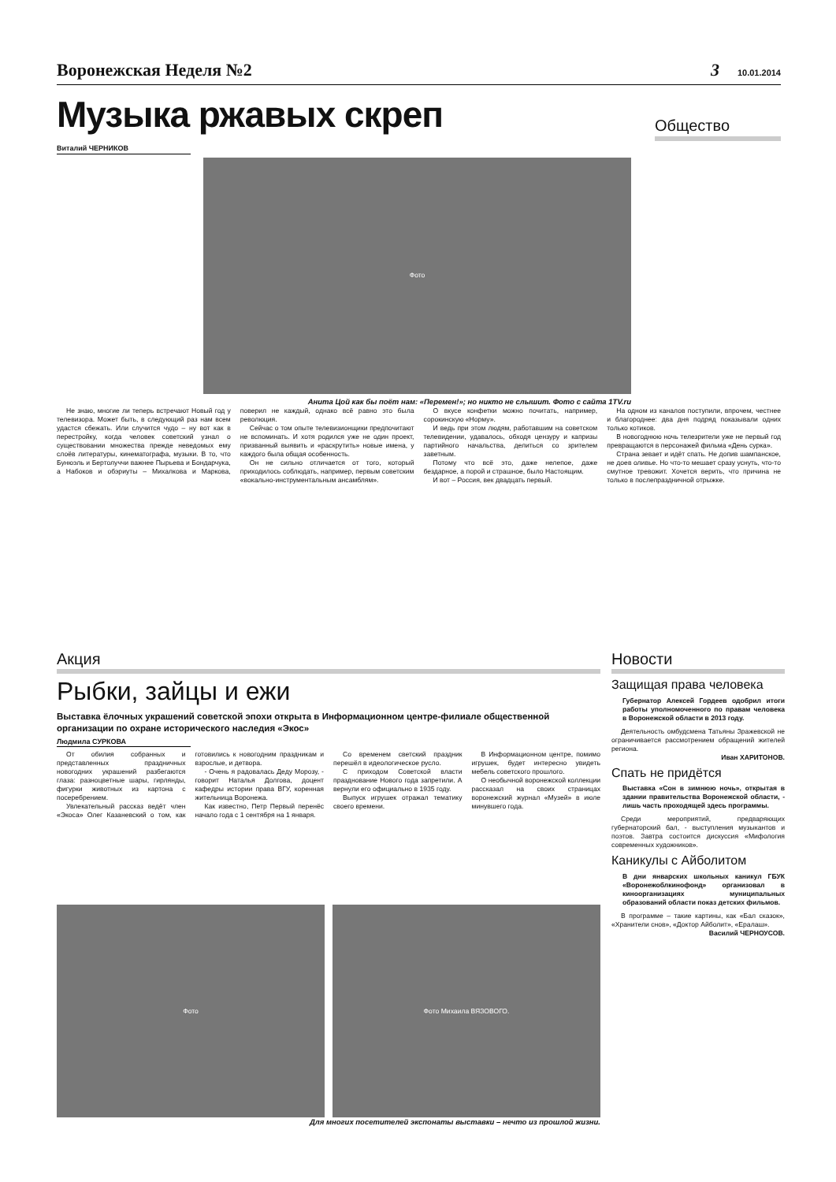Воронежская Неделя №2 3 10.01.2014
Музыка ржавых скреп
Общество
Виталий ЧЕРНИКОВ
Фото
Анита Цой как бы поёт нам: «Перемен!»; но никто не слышит. Фото с сайта 1TV.ru
Не знаю, многие ли теперь встречают Новый год у телевизора. Может быть, в следующий раз нам всем удастся сбежать. Или случится чудо – ну вот как в перестройку, когда человек советский узнал о существовании множества прежде неведомых ему слоёв литературы, кинематографа, музыки. В то, что Бунюэль и Бертолуччи важнее Пырьева и Бондарчука, а Набоков и обэриуты – Михалкова и Маркова, поверил не каждый, однако всё равно это была революция.
Сейчас о том опыте телевизионщики предпочитают не вспоминать. И хотя родился уже не один проект, призванный выявить и «раскрутить» новые имена, у каждого была общая особенность.
Он не сильно отличается от того, который приходилось соблюдать, например, первым советским «вокально-инструментальным ансамблям».
О вкусе конфетки можно почитать, например, сорокинскую «Норму».
И ведь при этом людям, работавшим на советском телевидении, удавалось, обходя цензуру и капризы партийного начальства, делиться со зрителем заветным.
Потому что всё это, даже нелепое, даже бездарное, а порой и страшное, было Настоящим.
И вот – Россия, век двадцать первый.
На одном из каналов поступили, впрочем, честнее и благороднее: два дня подряд показывали одних только котиков.
В новогоднюю ночь телезрители уже не первый год превращаются в персонажей фильма «День сурка».
Страна зевает и идёт спать. Не допив шампанское, не доев оливье. Но что-то мешает сразу уснуть, что-то смутное тревожит. Хочется верить, что причина не только в послепраздничной отрыжке.
Акция
Рыбки, зайцы и ежи
Выставка ёлочных украшений советской эпохи открыта в Информационном центре-филиале общественной организации по охране исторического наследия «Экос»
Людмила СУРКОВА
От обилия собранных и представленных праздничных новогодних украшений разбегаются глаза: разноцветные шары, гирлянды, фигурки животных из картона с посеребрением.
Увлекательный рассказ ведёт член «Экоса» Олег Казаневский о том, как готовились к новогодним праздникам и взрослые, и детвора.
- Очень я радовалась Деду Морозу, - говорит Наталья Долгова, доцент кафедры истории права ВГУ, коренная жительница Воронежа.
Как известно, Петр Первый перенёс начало года с 1 сентября на 1 января.
Со временем светский праздник перешёл в идеологическое русло.
С приходом Советской власти празднование Нового года запретили. А вернули его официально в 1935 году.
Выпуск игрушек отражал тематику своего времени.
В Информационном центре, помимо игрушек, будет интересно увидеть мебель советского прошлого.
О необычной воронежской коллекции рассказал на своих страницах воронежский журнал «Музей» в июле минувшего года.
Фото Фото Михаила ВЯЗОВОГО.
Для многих посетителей экспонаты выставки – нечто из прошлой жизни.
Новости
Защищая права человека
Губернатор Алексей Гордеев одобрил итоги работы уполномоченного по правам человека в Воронежской области в 2013 году.
Деятельность омбудсмена Татьяны Зражевской не ограничивается рассмотрением обращений жителей региона.
Иван ХАРИТОНОВ.
Спать не придётся
Выставка «Сон в зимнюю ночь», открытая в здании правительства Воронежской области, - лишь часть проходящей здесь программы.
Среди мероприятий, предваряющих губернаторский бал, - выступления музыкантов и поэтов. Завтра состоится дискуссия «Мифология современных художников».
Каникулы с Айболитом
В дни январских школьных каникул ГБУК «Воронежоблкинофонд» организовал в киноорганизациях муниципальных образований области показ детских фильмов.
В программе – такие картины, как «Бал сказок», «Хранители снов», «Доктор Айболит», «Ералаш».
Василий ЧЕРНОУСОВ.